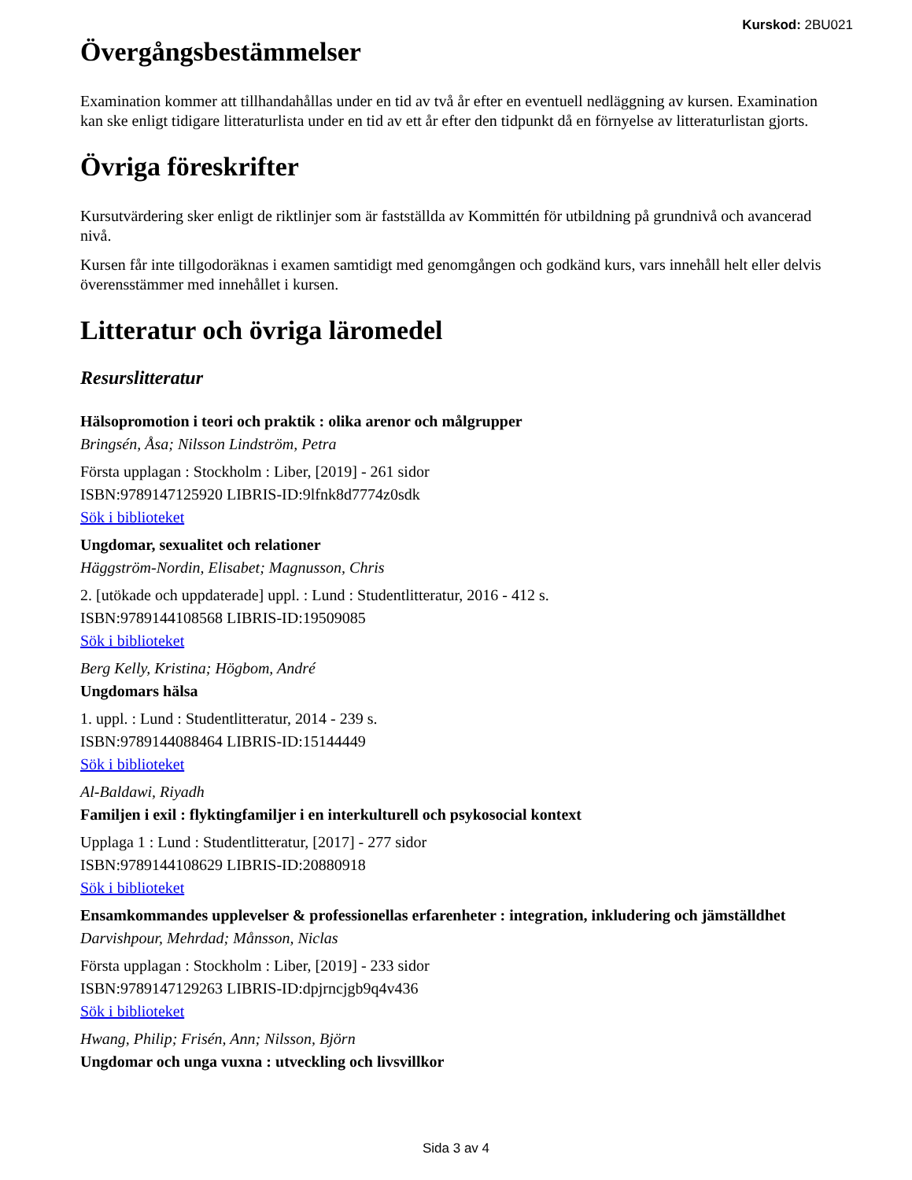Kurskod: 2BU021
Övergångsbestämmelser
Examination kommer att tillhandahållas under en tid av två år efter en eventuell nedläggning av kursen. Examination kan ske enligt tidigare litteraturlista under en tid av ett år efter den tidpunkt då en förnyelse av litteraturlistan gjorts.
Övriga föreskrifter
Kursutvärdering sker enligt de riktlinjer som är fastställda av Kommittén för utbildning på grundnivå och avancerad nivå.
Kursen får inte tillgodoräknas i examen samtidigt med genomgången och godkänd kurs, vars innehåll helt eller delvis överensstämmer med innehållet i kursen.
Litteratur och övriga läromedel
Resurslitteratur
Hälsopromotion i teori och praktik : olika arenor och målgrupper
Bringsén, Åsa; Nilsson Lindström, Petra
Första upplagan : Stockholm : Liber, [2019] - 261 sidor
ISBN:9789147125920 LIBRIS-ID:9lfnk8d7774z0sdk
Sök i biblioteket
Ungdomar, sexualitet och relationer
Häggström-Nordin, Elisabet; Magnusson, Chris
2. [utökade och uppdaterade] uppl. : Lund : Studentlitteratur, 2016 - 412 s.
ISBN:9789144108568 LIBRIS-ID:19509085
Sök i biblioteket
Berg Kelly, Kristina; Högbom, André
Ungdomars hälsa
1. uppl. : Lund : Studentlitteratur, 2014 - 239 s.
ISBN:9789144088464 LIBRIS-ID:15144449
Sök i biblioteket
Al-Baldawi, Riyadh
Familjen i exil : flyktingfamiljer i en interkulturell och psykosocial kontext
Upplaga 1 : Lund : Studentlitteratur, [2017] - 277 sidor
ISBN:9789144108629 LIBRIS-ID:20880918
Sök i biblioteket
Ensamkommandes upplevelser & professionellas erfarenheter : integration, inkludering och jämställdhet
Darvishpour, Mehrdad; Månsson, Niclas
Första upplagan : Stockholm : Liber, [2019] - 233 sidor
ISBN:9789147129263 LIBRIS-ID:dpjrncjgb9q4v436
Sök i biblioteket
Hwang, Philip; Frisén, Ann; Nilsson, Björn
Ungdomar och unga vuxna : utveckling och livsvillkor
Sida 3 av 4